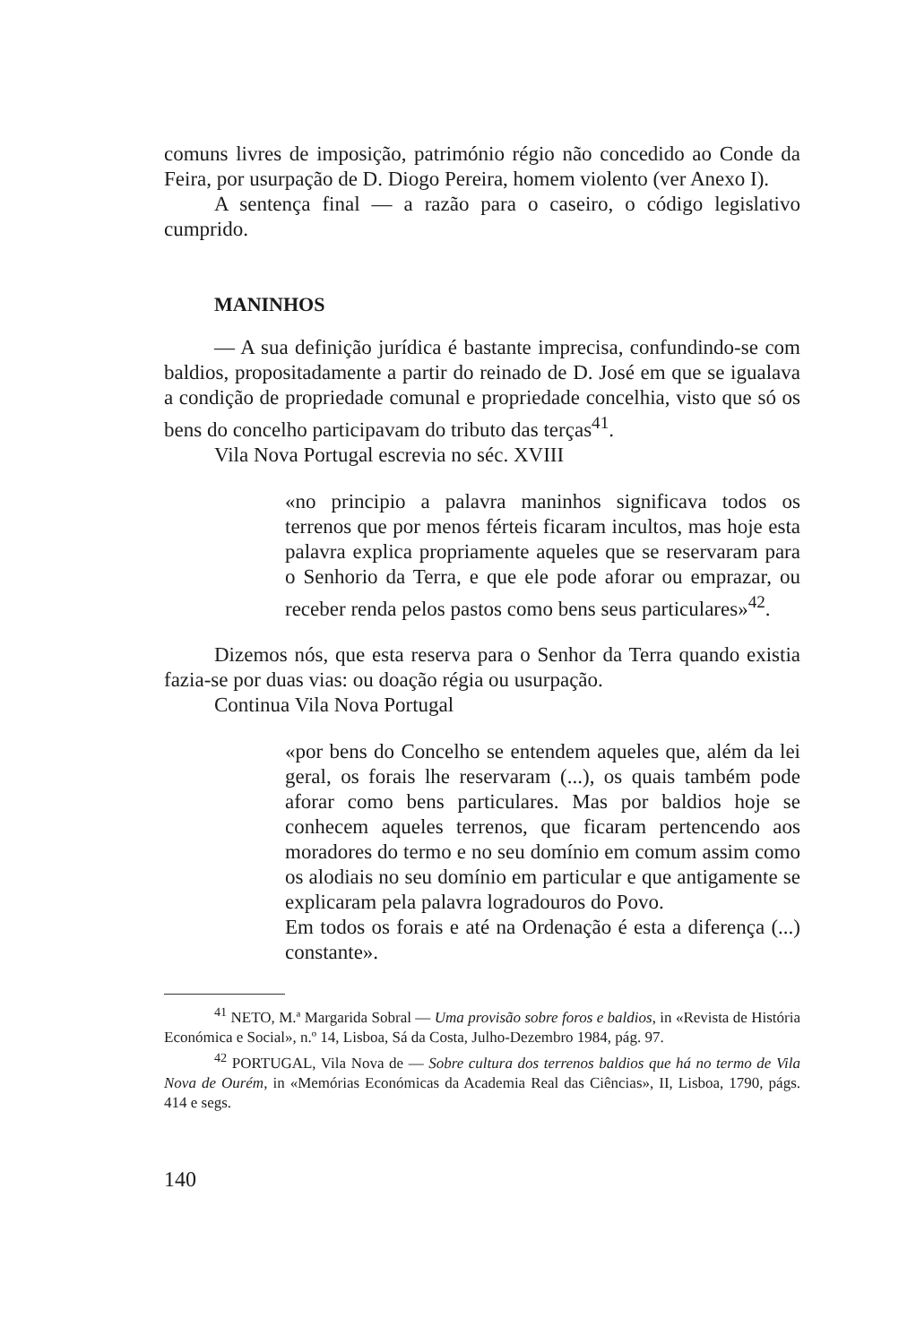comuns livres de imposição, património régio não concedido ao Conde da Feira, por usurpação de D. Diogo Pereira, homem violento (ver Anexo I).
A sentença final — a razão para o caseiro, o código legislativo cumprido.
MANINHOS
— A sua definição jurídica é bastante imprecisa, confundindo-se com baldios, propositadamente a partir do reinado de D. José em que se igualava a condição de propriedade comunal e propriedade concelhia, visto que só os bens do concelho participavam do tributo das terças<sup>41</sup>.
Vila Nova Portugal escrevia no séc. XVIII
«no principio a palavra maninhos significava todos os terrenos que por menos férteis ficaram incultos, mas hoje esta palavra explica propriamente aqueles que se reservaram para o Senhorio da Terra, e que ele pode aforar ou emprazar, ou receber renda pelos pastos como bens seus particulares»<sup>42</sup>.
Dizemos nós, que esta reserva para o Senhor da Terra quando existia fazia-se por duas vias: ou doação régia ou usurpação.
Continua Vila Nova Portugal
«por bens do Concelho se entendem aqueles que, além da lei geral, os forais lhe reservaram (...), os quais também pode aforar como bens particulares. Mas por baldios hoje se conhecem aqueles terrenos, que ficaram pertencendo aos moradores do termo e no seu domínio em comum assim como os alodiais no seu domínio em particular e que antigamente se explicaram pela palavra logradouros do Povo.
Em todos os forais e até na Ordenação é esta a diferença (...) constante».
<sup>41</sup> NETO, M.ª Margarida Sobral — Uma provisão sobre foros e baldios, in «Revista de História Económica e Social», n.º 14, Lisboa, Sá da Costa, Julho-Dezembro 1984, pág. 97.
<sup>42</sup> PORTUGAL, Vila Nova de — Sobre cultura dos terrenos baldios que há no termo de Vila Nova de Ourém, in «Memórias Económicas da Academia Real das Ciências», II, Lisboa, 1790, págs. 414 e segs.
140